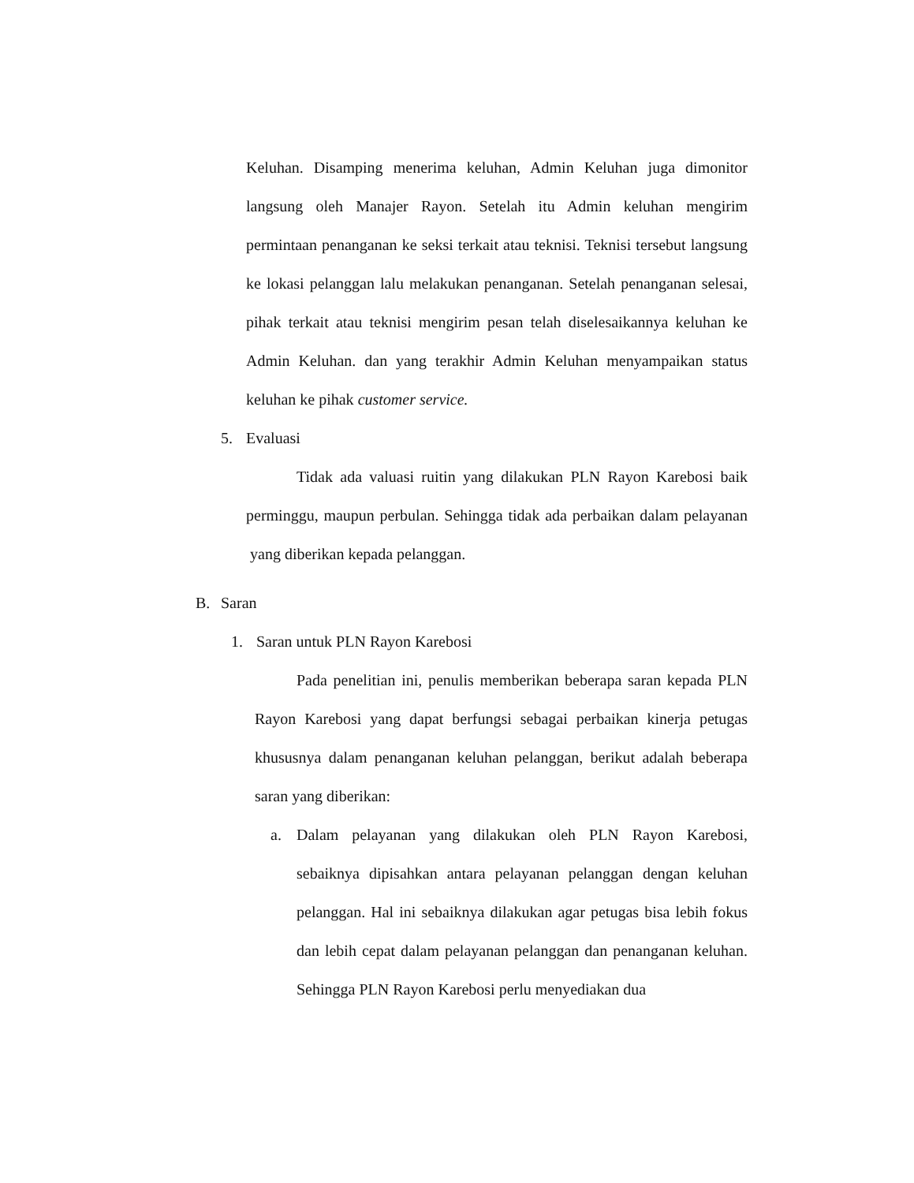Keluhan. Disamping menerima keluhan, Admin Keluhan juga dimonitor langsung oleh Manajer Rayon. Setelah itu Admin keluhan mengirim permintaan penanganan ke seksi terkait atau teknisi. Teknisi tersebut langsung ke lokasi pelanggan lalu melakukan penanganan. Setelah penanganan selesai, pihak terkait atau teknisi mengirim pesan telah diselesaikannya keluhan ke Admin Keluhan. dan yang terakhir Admin Keluhan menyampaikan status keluhan ke pihak customer service.
5. Evaluasi
Tidak ada valuasi ruitin yang dilakukan PLN Rayon Karebosi baik perminggu, maupun perbulan. Sehingga tidak ada perbaikan dalam pelayanan yang diberikan kepada pelanggan.
B. Saran
1. Saran untuk PLN Rayon Karebosi
Pada penelitian ini, penulis memberikan beberapa saran kepada PLN Rayon Karebosi yang dapat berfungsi sebagai perbaikan kinerja petugas khususnya dalam penanganan keluhan pelanggan, berikut adalah beberapa saran yang diberikan:
a. Dalam pelayanan yang dilakukan oleh PLN Rayon Karebosi, sebaiknya dipisahkan antara pelayanan pelanggan dengan keluhan pelanggan. Hal ini sebaiknya dilakukan agar petugas bisa lebih fokus dan lebih cepat dalam pelayanan pelanggan dan penanganan keluhan. Sehingga PLN Rayon Karebosi perlu menyediakan dua